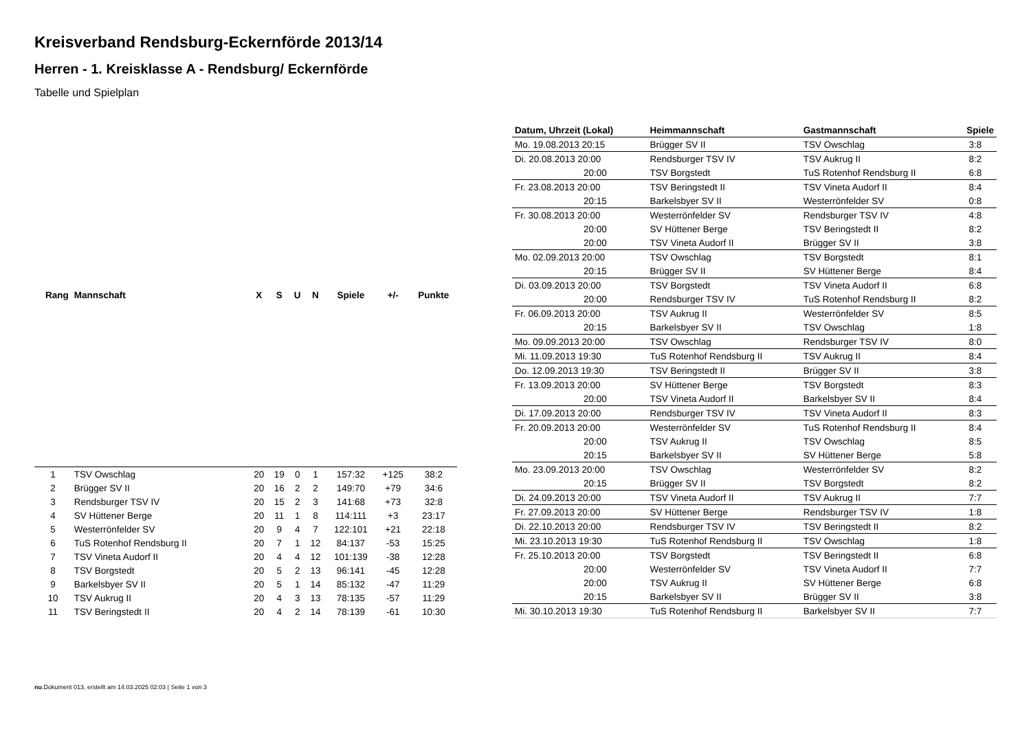Kreisverband Rendsburg-Eckernförde 2013/14
Herren - 1. Kreisklasse A - Rendsburg/ Eckernförde
Tabelle und Spielplan
| Rang | Mannschaft | X | S | U | N | Spiele | +/- | Punkte |
| --- | --- | --- | --- | --- | --- | --- | --- | --- |
| 1 | TSV Owschlag | 20 | 19 | 0 | 1 | 157:32 | +125 | 38:2 |
| 2 | Brügger SV II | 20 | 16 | 2 | 2 | 149:70 | +79 | 34:6 |
| 3 | Rendsburger TSV IV | 20 | 15 | 2 | 3 | 141:68 | +73 | 32:8 |
| 4 | SV Hüttener Berge | 20 | 11 | 1 | 8 | 114:111 | +3 | 23:17 |
| 5 | Westerrönfelder SV | 20 | 9 | 4 | 7 | 122:101 | +21 | 22:18 |
| 6 | TuS Rotenhof Rendsburg II | 20 | 7 | 1 | 12 | 84:137 | -53 | 15:25 |
| 7 | TSV Vineta Audorf II | 20 | 4 | 4 | 12 | 101:139 | -38 | 12:28 |
| 8 | TSV Borgstedt | 20 | 5 | 2 | 13 | 96:141 | -45 | 12:28 |
| 9 | Barkelsbyer SV II | 20 | 5 | 1 | 14 | 85:132 | -47 | 11:29 |
| 10 | TSV Aukrug II | 20 | 4 | 3 | 13 | 78:135 | -57 | 11:29 |
| 11 | TSV Beringstedt II | 20 | 4 | 2 | 14 | 78:139 | -61 | 10:30 |
| Datum, Uhrzeit (Lokal) | Heimmannschaft | Gastmannschaft | Spiele |
| --- | --- | --- | --- |
| Mo. 19.08.2013 20:15 | Brügger SV II | TSV Owschlag | 3:8 |
| Di. 20.08.2013 20:00 | Rendsburger TSV IV | TSV Aukrug II | 8:2 |
| 20:00 | TSV Borgstedt | TuS Rotenhof Rendsburg II | 6:8 |
| Fr. 23.08.2013 20:00 | TSV Beringstedt II | TSV Vineta Audorf II | 8:4 |
| 20:15 | Barkelsbyer SV II | Westerrönfelder SV | 0:8 |
| Fr. 30.08.2013 20:00 | Westerrönfelder SV | Rendsburger TSV IV | 4:8 |
| 20:00 | SV Hüttener Berge | TSV Beringstedt II | 8:2 |
| 20:00 | TSV Vineta Audorf II | Brügger SV II | 3:8 |
| Mo. 02.09.2013 20:00 | TSV Owschlag | TSV Borgstedt | 8:1 |
| 20:15 | Brügger SV II | SV Hüttener Berge | 8:4 |
| Di. 03.09.2013 20:00 | TSV Borgstedt | TSV Vineta Audorf II | 6:8 |
| 20:00 | Rendsburger TSV IV | TuS Rotenhof Rendsburg II | 8:2 |
| Fr. 06.09.2013 20:00 | TSV Aukrug II | Westerrönfelder SV | 8:5 |
| 20:15 | Barkelsbyer SV II | TSV Owschlag | 1:8 |
| Mo. 09.09.2013 20:00 | TSV Owschlag | Rendsburger TSV IV | 8:0 |
| Mi. 11.09.2013 19:30 | TuS Rotenhof Rendsburg II | TSV Aukrug II | 8:4 |
| Do. 12.09.2013 19:30 | TSV Beringstedt II | Brügger SV II | 3:8 |
| Fr. 13.09.2013 20:00 | SV Hüttener Berge | TSV Borgstedt | 8:3 |
| 20:00 | TSV Vineta Audorf II | Barkelsbyer SV II | 8:4 |
| Di. 17.09.2013 20:00 | Rendsburger TSV IV | TSV Vineta Audorf II | 8:3 |
| Fr. 20.09.2013 20:00 | Westerrönfelder SV | TuS Rotenhof Rendsburg II | 8:4 |
| 20:00 | TSV Aukrug II | TSV Owschlag | 8:5 |
| 20:15 | Barkelsbyer SV II | SV Hüttener Berge | 5:8 |
| Mo. 23.09.2013 20:00 | TSV Owschlag | Westerrönfelder SV | 8:2 |
| 20:15 | Brügger SV II | TSV Borgstedt | 8:2 |
| Di. 24.09.2013 20:00 | TSV Vineta Audorf II | TSV Aukrug II | 7:7 |
| Fr. 27.09.2013 20:00 | SV Hüttener Berge | Rendsburger TSV IV | 1:8 |
| Di. 22.10.2013 20:00 | Rendsburger TSV IV | TSV Beringstedt II | 8:2 |
| Mi. 23.10.2013 19:30 | TuS Rotenhof Rendsburg II | TSV Owschlag | 1:8 |
| Fr. 25.10.2013 20:00 | TSV Borgstedt | TSV Beringstedt II | 6:8 |
| 20:00 | Westerrönfelder SV | TSV Vineta Audorf II | 7:7 |
| 20:00 | TSV Aukrug II | SV Hüttener Berge | 6:8 |
| 20:15 | Barkelsbyer SV II | Brügger SV II | 3:8 |
| Mi. 30.10.2013 19:30 | TuS Rotenhof Rendsburg II | Barkelsbyer SV II | 7:7 |
nu.Dokument 013, erstellt am 14.03.2025 02:03 | Seite 1 von 3